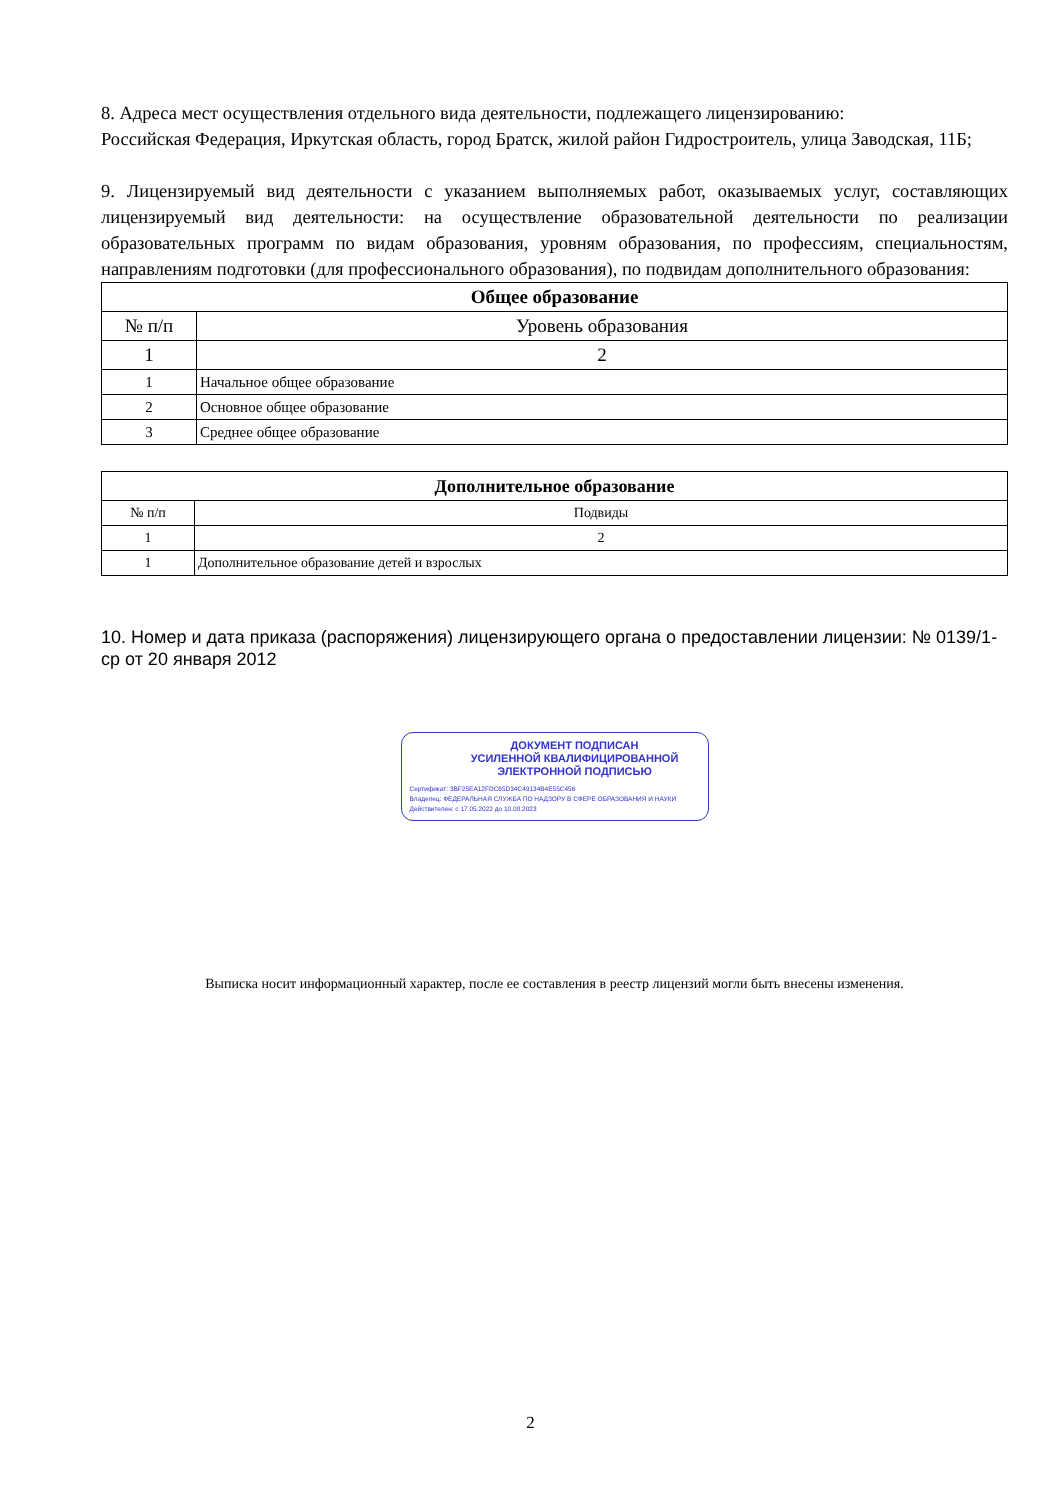8. Адреса мест осуществления отдельного вида деятельности, подлежащего лицензированию:
Российская Федерация, Иркутская область, город Братск, жилой район Гидростроитель, улица Заводская, 11Б;
9. Лицензируемый вид деятельности с указанием выполняемых работ, оказываемых услуг, составляющих лицензируемый вид деятельности: на осуществление образовательной деятельности по реализации образовательных программ по видам образования, уровням образования, по профессиям, специальностям, направлениям подготовки (для профессионального образования), по подвидам дополнительного образования:
| Общее образование | |
| --- | --- |
| № п/п | Уровень образования |
| 1 | 2 |
| 1 | Начальное общее образование |
| 2 | Основное общее образование |
| 3 | Среднее общее образование |
| Дополнительное образование | |
| --- | --- |
| № п/п | Подвиды |
| 1 | 2 |
| 1 | Дополнительное образование детей и взрослых |
10. Номер и дата приказа (распоряжения) лицензирующего органа о предоставлении лицензии: № 0139/1-ср от 20 января 2012
ДОКУМЕНТ ПОДПИСАН
УСИЛЕННОЙ КВАЛИФИЦИРОВАННОЙ
ЭЛЕКТРОННОЙ ПОДПИСЬЮ
Сертификат: 3BF25EA12FDC65D34C49134B4E55C456
Владелец: ФЕДЕРАЛЬНАЯ СЛУЖБА ПО НАДЗОРУ В СФЕРЕ ОБРАЗОВАНИЯ И НАУКИ
Действителен: с 17.05.2022 до 10.08.2023
Выписка носит информационный характер, после ее составления в реестр лицензий могли быть внесены изменения.
2